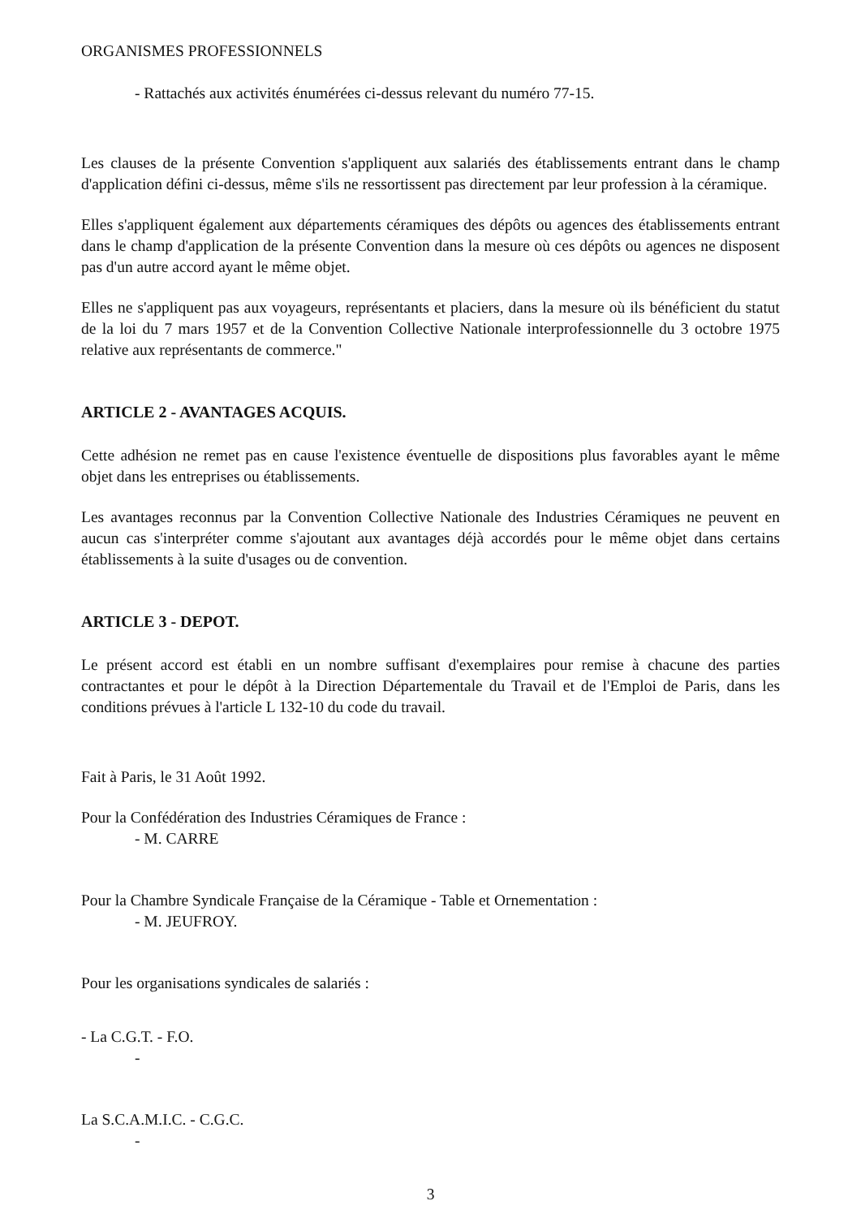ORGANISMES PROFESSIONNELS
- Rattachés aux activités énumérées ci-dessus relevant du numéro 77-15.
Les clauses de la présente Convention s'appliquent aux salariés des établissements entrant dans le champ d'application défini ci-dessus, même s'ils ne ressortissent pas directement par leur profession à la céramique.
Elles s'appliquent également aux départements céramiques des dépôts ou agences des établissements entrant dans le champ d'application de la présente Convention dans la mesure où ces dépôts ou agences ne disposent pas d'un autre accord ayant le même objet.
Elles ne s'appliquent pas aux voyageurs, représentants et placiers, dans la mesure où ils bénéficient du statut de la loi du 7 mars 1957 et de la Convention Collective Nationale interprofessionnelle du 3 octobre 1975 relative aux représentants de commerce."
ARTICLE 2 - AVANTAGES ACQUIS.
Cette adhésion ne remet pas en cause l'existence éventuelle de dispositions plus favorables ayant le même objet dans les entreprises ou établissements.
Les avantages reconnus par la Convention Collective Nationale des Industries Céramiques ne peuvent en aucun cas s'interpréter comme s'ajoutant aux avantages déjà accordés pour le même objet dans certains établissements à la suite d'usages ou de convention.
ARTICLE 3 - DEPOT.
Le présent accord est établi en un nombre suffisant d'exemplaires pour remise à chacune des parties contractantes et pour le dépôt à la Direction Départementale du Travail et de l'Emploi de Paris, dans les conditions prévues à l'article L 132-10 du code du travail.
Fait à Paris, le 31 Août 1992.
Pour la Confédération des Industries Céramiques de France :
- M. CARRE
Pour la Chambre Syndicale Française de la Céramique - Table et Ornementation :
- M. JEUFROY.
Pour les organisations syndicales de salariés :
- La C.G.T. - F.O.
-
La S.C.A.M.I.C. - C.G.C.
-
3